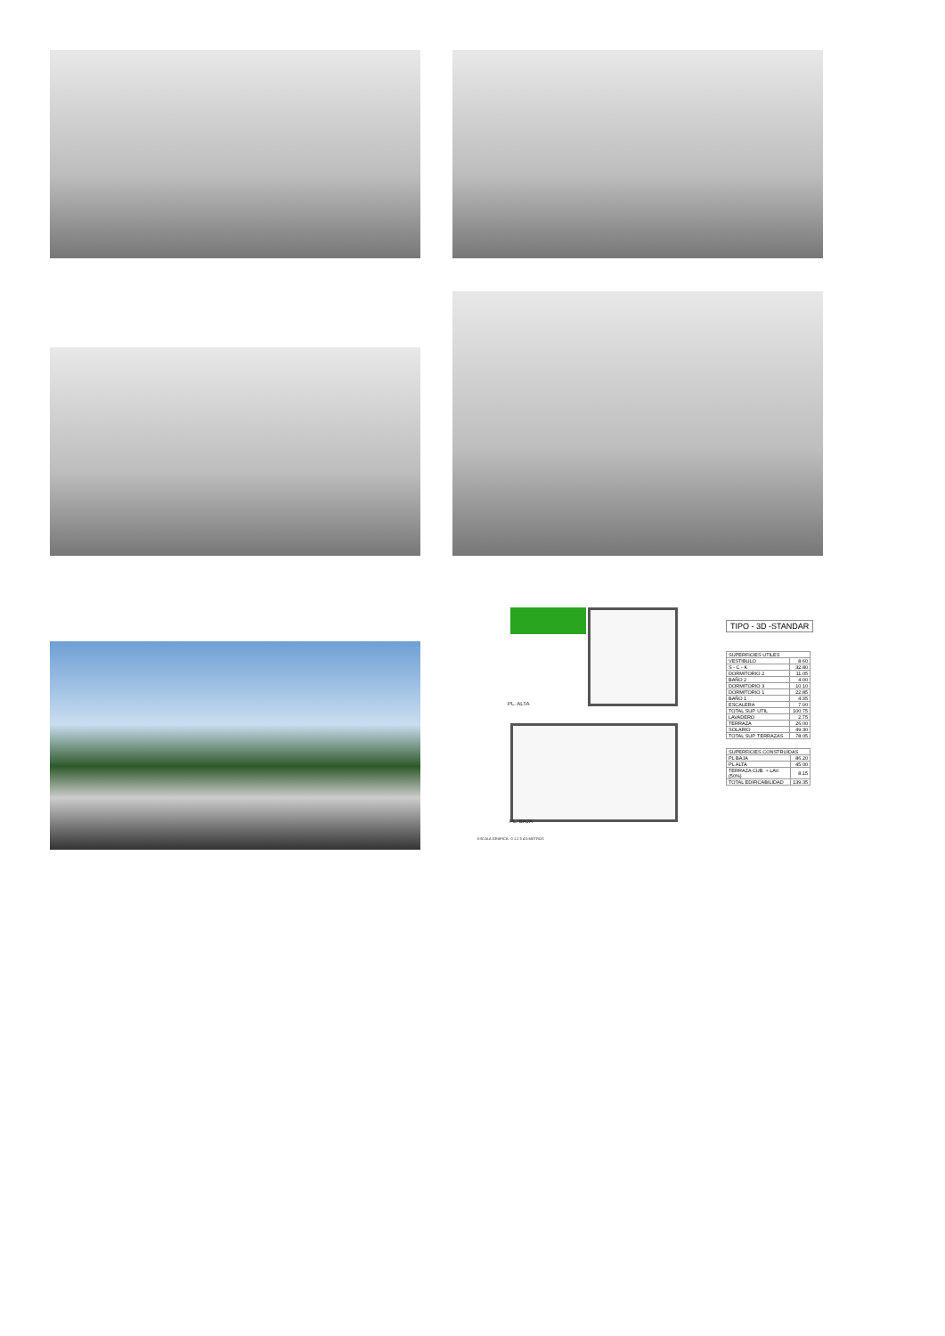PL. ALTA
PL. BAJA
ESCALA GRAFICA : 0 1 2 3 4 5 METROS
TIPO - 3D -STANDAR
| SUPERFICIES UTILES | |
| --- | --- |
| VESTIBULO | 8.60 |
| S - C - K | 32.80 |
| DORMITORIO 2 | 11.05 |
| BAÑO 2 | 4.00 |
| DORMITORIO 3 | 10.10 |
| DORMITORIO 1 | 22.85 |
| BAÑO 1 | 4.35 |
| ESCALERA | 7.00 |
| TOTAL SUP. UTIL | 100.75 |
| LAVADERO | 2.75 |
| TERRAZA | 26.00 |
| SOLARIO | 49.30 |
| TOTAL SUP. TERRAZAS | 78.05 |
| SUPERFICIES CONSTRUIDAS | |
| --- | --- |
| PL BAJA | 86.20 |
| PL ALTA | 45.00 |
| TERRAZA CUB. + LAV. (50%) | 8.15 |
| TOTAL EDIFICABILIDAD | 139.35 |